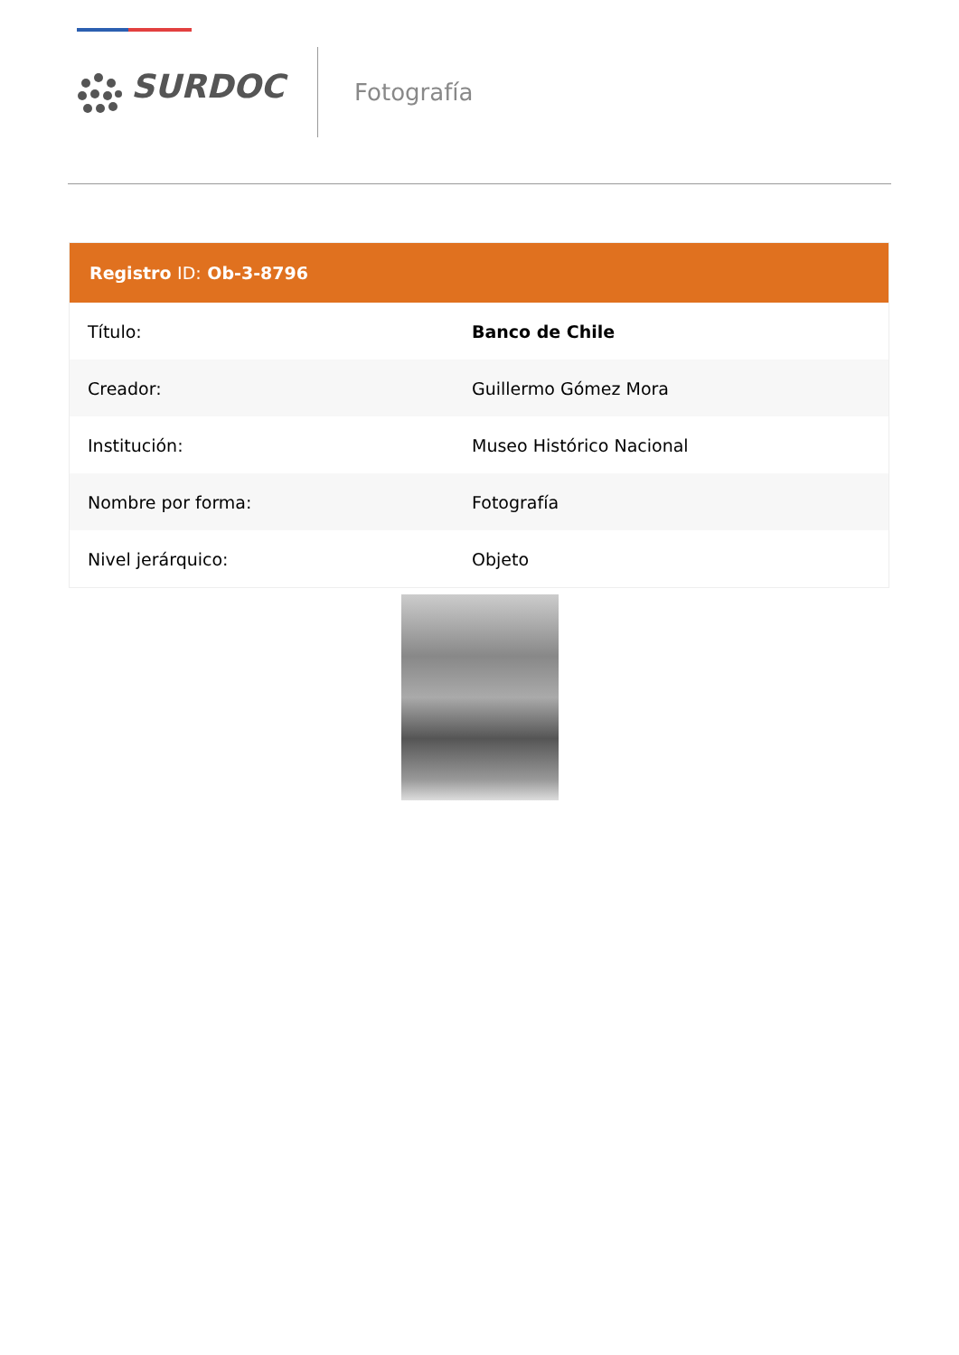SURDOC
Fotografía
| Registro ID: Ob-3-8796 | |
| --- | --- |
| Título: | Banco de Chile |
| Creador: | Guillermo Gómez Mora |
| Institución: | Museo Histórico Nacional |
| Nombre por forma: | Fotografía |
| Nivel jerárquico: | Objeto |